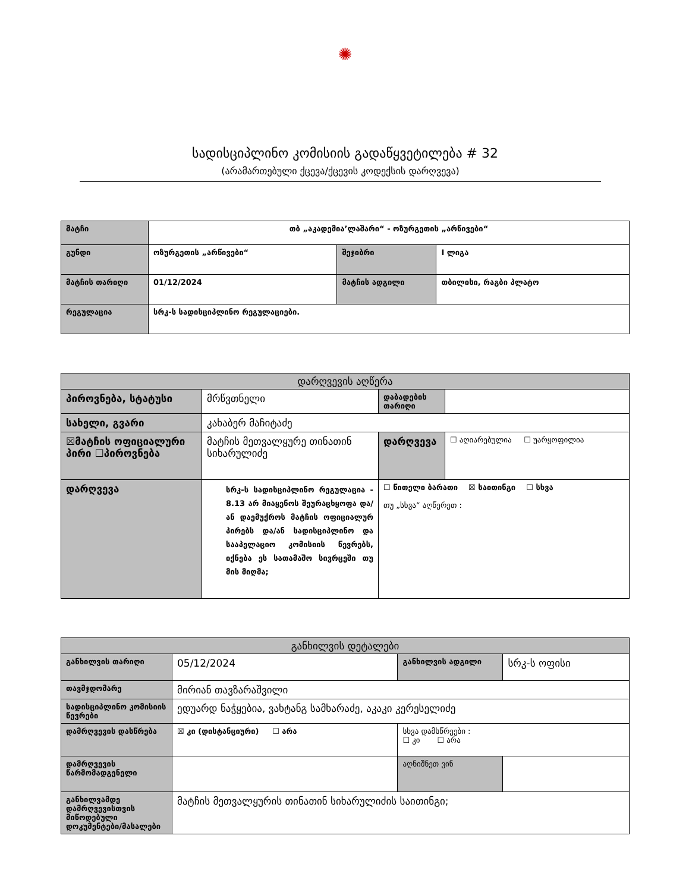✺
სადისციპლინო კომისიის გადაწყვეტილება # 32
(არამართებული ქცევა/ქცევის კოდექსის დარღვევა)
| მატჩი | თბ „აკადემია’ლაშარი“ - ოზურგეთის „არწივები“ | | |
| გუნდი | ოზურგეთის „არწივები“ | შეჯიბრი | I ლიგა |
| მატჩის თარიღი | 01/12/2024 | მატჩის ადგილი | თბილისი, რაგბი პლატო |
| რეგულაცია | სრკ-ს სადისციპლინო რეგულაციები. | | |
| დარღვევის აღწერა | | | |
| --- | --- | --- | --- |
| პიროვნება, სტატუსი | მრწვთნელი | დაბადების თარიღი | |
| სახელი, გვარი | კახაბერ მაჩიტაძე | | |
| ☒მატჩის ოფიციალური პირი ☐პიროვნება | მატჩის მეთვალყურე თინათინ სიხარულიძე | დარღვევა | ☐ აღიარებულია ☐ უარყოფილია |
| დარღვევა | სრკ-ს სადისციპლინო რეგულაცია - 8.13 არ მიაყენოს შეურაცხყოფა და/ან დაემუქროს მატჩის ოფიციალურ პირებს და/ან სადისციპლინო და სააპელაციო კომისიის წევრებს, იქნება ეს სათამაშო სივრცეში თუ მის მიღმა; | ☐ წითელი ბარათი ☒ საითინგი ☐ სხვა თუ „სხვა“ აღწერეთ : | |
| განხილვის დეტალები | | | |
| --- | --- | --- | --- |
| განხილვის თარიღი | 05/12/2024 | განხილვის ადგილი | სრკ-ს ოფისი |
| თავმჯდომარე | მირიან თავზარაშვილი | | |
| სადისციპლინო კომისიის წევრები | ედუარდ ნაჭყებია, ვახტანგ სამხარაძე, აკაკი კერესელიძე | | |
| დამრღვევის დასწრება | ☒ კი (დისტანციური) ☐ არა | სხვა დამსწრეები : ☐ კი ☐ არა | |
| დამრღვევის წარმომადგენელი | | აღნიშნეთ ვინ | |
| განხილვამდე დამრღვევისთვის მიწოდებული დოკუმენტები/მასალები | მატჩის მეთვალყურის თინათინ სიხარულიძის საითინგი; | | |